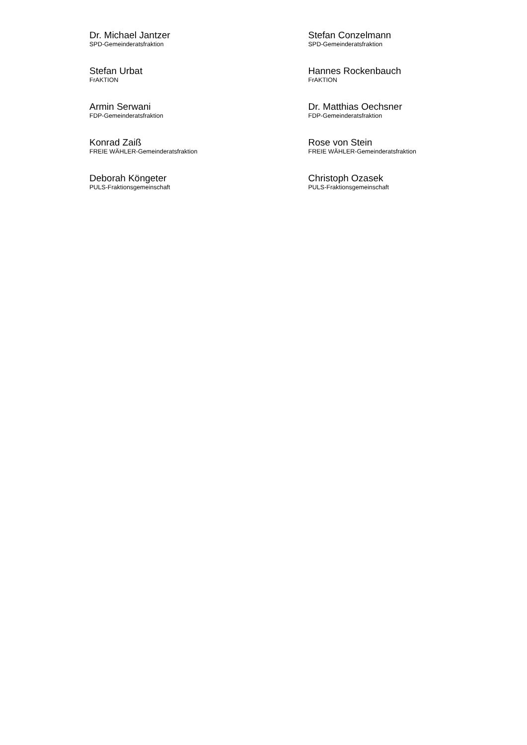Dr. Michael Jantzer
SPD-Gemeinderatsfraktion
Stefan Conzelmann
SPD-Gemeinderatsfraktion
Stefan Urbat
FrAKTION
Hannes Rockenbauch
FrAKTION
Armin Serwani
FDP-Gemeinderatsfraktion
Dr. Matthias Oechsner
FDP-Gemeinderatsfraktion
Konrad Zaiß
FREIE WÄHLER-Gemeinderatsfraktion
Rose von Stein
FREIE WÄHLER-Gemeinderatsfraktion
Deborah Köngeter
PULS-Fraktionsgemeinschaft
Christoph Ozasek
PULS-Fraktionsgemeinschaft